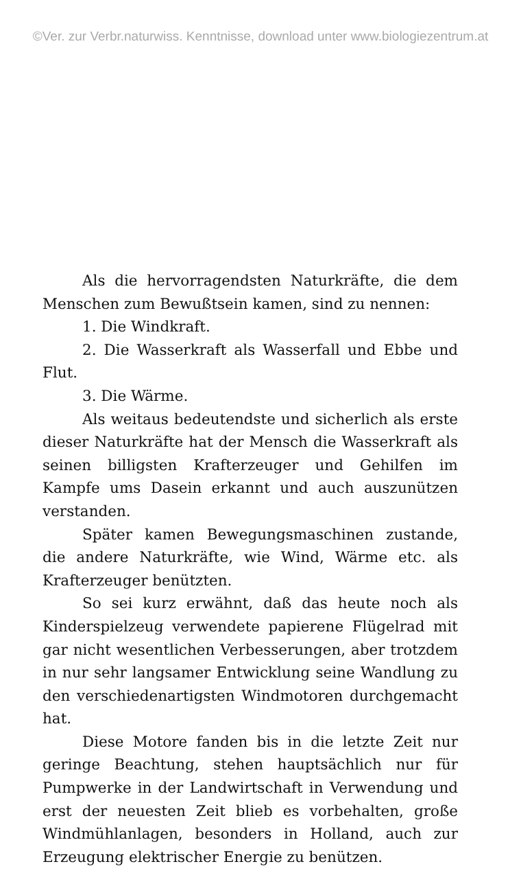©Ver. zur Verbr.naturwiss. Kenntnisse, download unter www.biologiezentrum.at
Als die hervorragendsten Naturkräfte, die dem Menschen zum Bewußtsein kamen, sind zu nennen:
1. Die Windkraft.
2. Die Wasserkraft als Wasserfall und Ebbe und Flut.
3. Die Wärme.
Als weitaus bedeutendste und sicherlich als erste dieser Naturkräfte hat der Mensch die Wasserkraft als seinen billigsten Krafterzeuger und Gehilfen im Kampfe ums Dasein erkannt und auch auszunützen verstanden.
Später kamen Bewegungsmaschinen zustande, die andere Naturkräfte, wie Wind, Wärme etc. als Krafterzeuger benützten.
So sei kurz erwähnt, daß das heute noch als Kinderspielzeug verwendete papierene Flügelrad mit gar nicht wesentlichen Verbesserungen, aber trotzdem in nur sehr langsamer Entwicklung seine Wandlung zu den verschiedenartigsten Windmotoren durchgemacht hat.
Diese Motore fanden bis in die letzte Zeit nur geringe Beachtung, stehen hauptsächlich nur für Pumpwerke in der Landwirtschaft in Verwendung und erst der neuesten Zeit blieb es vorbehalten, große Windmühlanlagen, besonders in Holland, auch zur Erzeugung elektrischer Energie zu benützen.